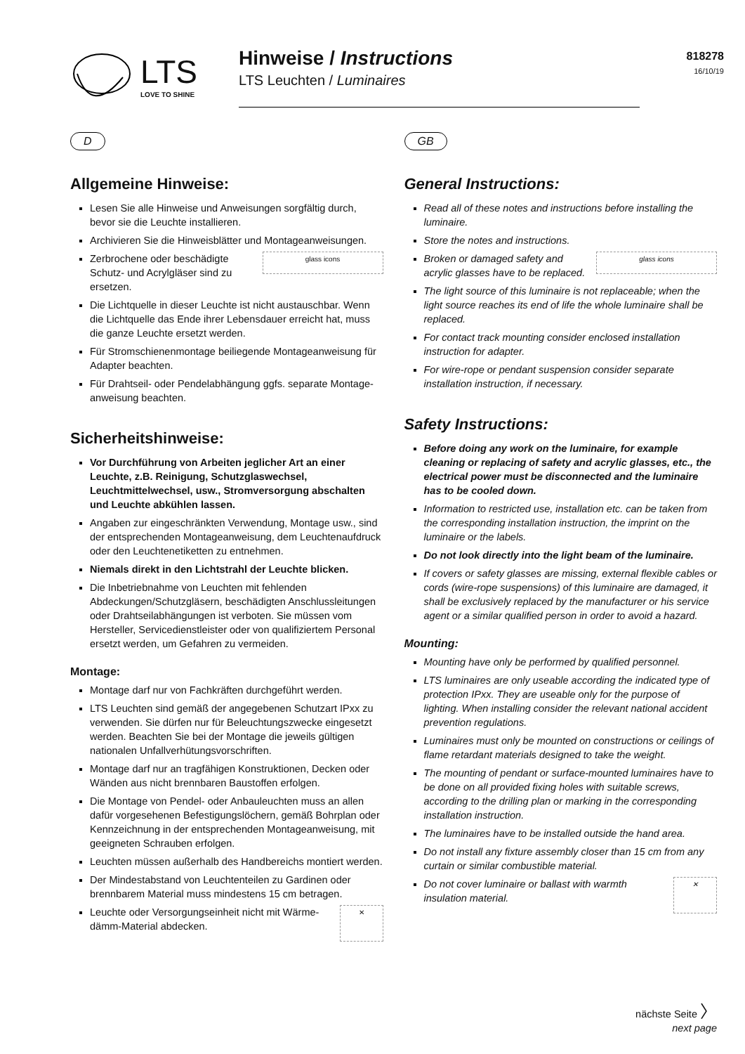LTS
LOVE TO SHINE
Hinweise / Instructions
LTS Leuchten / Luminaires
818278
16/10/19
D
Allgemeine Hinweise:
Lesen Sie alle Hinweise und Anweisungen sorgfältig durch, bevor sie die Leuchte installieren.
Archivieren Sie die Hinweisblätter und Montageanweisungen.
glass icons Zerbrochene oder beschädigte Schutz- und Acrylgläser sind zu ersetzen.
Die Lichtquelle in dieser Leuchte ist nicht austauschbar. Wenn die Lichtquelle das Ende ihrer Lebensdauer erreicht hat, muss die ganze Leuchte ersetzt werden.
Für Stromschienenmontage beiliegende Montageanweisung für Adapter beachten.
Für Drahtseil- oder Pendelabhängung ggfs. separate Montage­anweisung beachten.
Sicherheitshinweise:
Vor Durchführung von Arbeiten jeglicher Art an einer Leuchte, z.B. Reinigung, Schutzglaswechsel, Leuchtmittelwechsel, usw., Stromversorgung abschalten und Leuchte abkühlen lassen.
Angaben zur eingeschränkten Verwendung, Montage usw., sind der entsprechenden Montageanweisung, dem Leuchtenaufdruck oder den Leuchtenetiketten zu entnehmen.
Niemals direkt in den Lichtstrahl der Leuchte blicken.
Die Inbetriebnahme von Leuchten mit fehlenden Abdeckungen/Schutzgläsern, beschädigten Anschlussleitungen oder Drahtseilabhängungen ist verboten. Sie müssen vom Hersteller, Servicedienstleister oder von qualifiziertem Personal ersetzt werden, um Gefahren zu vermeiden.
Montage:
Montage darf nur von Fachkräften durchgeführt werden.
LTS Leuchten sind gemäß der angegebenen Schutzart IPxx zu verwenden. Sie dürfen nur für Beleuchtungszwecke eingesetzt werden. Beachten Sie bei der Montage die jeweils gültigen nationalen Unfallverhütungsvorschriften.
Montage darf nur an tragfähigen Konstruktionen, Decken oder Wänden aus nicht brennbaren Baustoffen erfolgen.
Die Montage von Pendel- oder Anbauleuchten muss an allen dafür vorgesehenen Befestigungslöchern, gemäß Bohrplan oder Kennzeichnung in der entsprechenden Montageanweisung, mit geeigneten Schrauben erfolgen.
Leuchten müssen außerhalb des Handbereichs montiert werden.
Der Mindestabstand von Leuchtenteilen zu Gardinen oder brennbarem Material muss mindestens 15 cm betragen.
✕ Leuchte oder Versorgungseinheit nicht mit Wärme­dämm-Material abdecken.
GB
General Instructions:
Read all of these notes and instructions before installing the luminaire.
Store the notes and instructions.
glass icons Broken or damaged safety and acrylic glasses have to be replaced.
The light source of this luminaire is not replaceable; when the light source reaches its end of life the whole luminaire shall be replaced.
For contact track mounting consider enclosed installation instruction for adapter.
For wire-rope or pendant suspension consider separate installation instruction, if necessary.
Safety Instructions:
Before doing any work on the luminaire, for example cleaning or replacing of safety and acrylic glasses, etc., the electrical power must be disconnected and the luminaire has to be cooled down.
Information to restricted use, installation etc. can be taken from the corresponding installation instruction, the imprint on the luminaire or the labels.
Do not look directly into the light beam of the luminaire.
If covers or safety glasses are missing, external flexible cables or cords (wire-rope suspensions) of this luminaire are damaged, it shall be exclusively replaced by the manufacturer or his service agent or a similar qualified person in order to avoid a hazard.
Mounting:
Mounting have only be performed by qualified personnel.
LTS luminaires are only useable according the indicated type of protection IPxx. They are useable only for the purpose of lighting. When installing consider the relevant national accident prevention regulations.
Luminaires must only be mounted on constructions or ceilings of flame retardant materials designed to take the weight.
The mounting of pendant or surface-mounted luminaires have to be done on all provided fixing holes with suitable screws, according to the drilling plan or marking in the corresponding installation instruction.
The luminaires have to be installed outside the hand area.
Do not install any fixture assembly closer than 15 cm from any curtain or similar combustible material.
✕ Do not cover luminaire or ballast with warmth insulation material.
nächste Seite 〉
next page